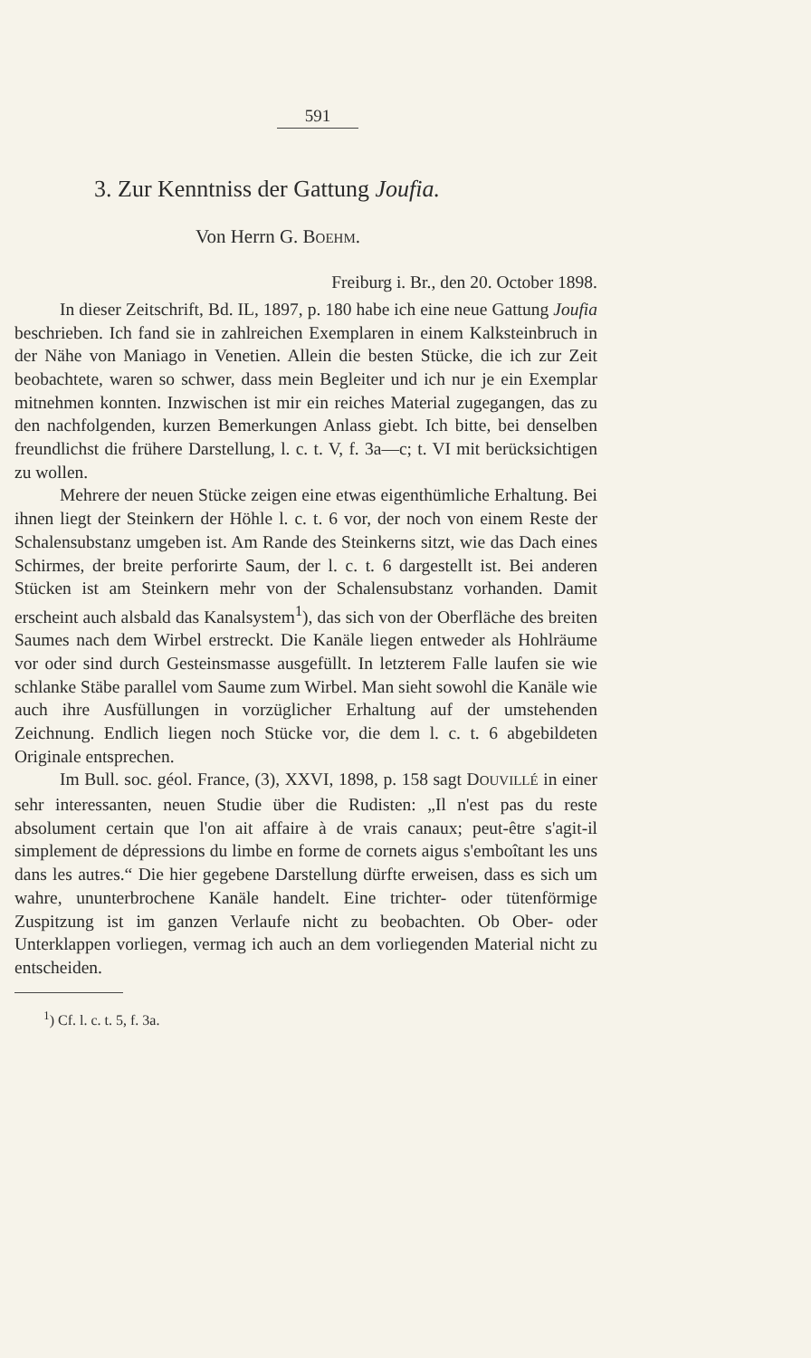591
3. Zur Kenntniss der Gattung Joufia.
Von Herrn G. BOEHM.
Freiburg i. Br., den 20. October 1898.
In dieser Zeitschrift, Bd. IL, 1897, p. 180 habe ich eine neue Gattung Joufia beschrieben. Ich fand sie in zahlreichen Exemplaren in einem Kalksteinbruch in der Nähe von Maniago in Venetien. Allein die besten Stücke, die ich zur Zeit beobachtete, waren so schwer, dass mein Begleiter und ich nur je ein Exemplar mitnehmen konnten. Inzwischen ist mir ein reiches Material zugegangen, das zu den nachfolgenden, kurzen Bemerkungen Anlass giebt. Ich bitte, bei denselben freundlichst die frühere Darstellung, l. c. t. V, f. 3a—c; t. VI mit berücksichtigen zu wollen.
Mehrere der neuen Stücke zeigen eine etwas eigenthümliche Erhaltung. Bei ihnen liegt der Steinkern der Höhle l. c. t. 6 vor, der noch von einem Reste der Schalensubstanz umgeben ist. Am Rande des Steinkerns sitzt, wie das Dach eines Schirmes, der breite perforirte Saum, der l. c. t. 6 dargestellt ist. Bei anderen Stücken ist am Steinkern mehr von der Schalensubstanz vorhanden. Damit erscheint auch alsbald das Kanalsystem<sup>1</sup>), das sich von der Oberfläche des breiten Saumes nach dem Wirbel erstreckt. Die Kanäle liegen entweder als Hohlräume vor oder sind durch Gesteinsmasse ausgefüllt. In letzterem Falle laufen sie wie schlanke Stäbe parallel vom Saume zum Wirbel. Man sieht sowohl die Kanäle wie auch ihre Ausfüllungen in vorzüglicher Erhaltung auf der umstehenden Zeichnung. Endlich liegen noch Stücke vor, die dem l. c. t. 6 abgebildeten Originale entsprechen.
Im Bull. soc. géol. France, (3), XXVI, 1898, p. 158 sagt DOUVILLÉ in einer sehr interessanten, neuen Studie über die Rudisten: „Il n'est pas du reste absolument certain que l'on ait affaire à de vrais canaux; peut-être s'agit-il simplement de dépressions du limbe en forme de cornets aigus s'emboîtant les uns dans les autres.“ Die hier gegebene Darstellung dürfte erweisen, dass es sich um wahre, ununterbrochene Kanäle handelt. Eine trichter- oder tütenförmige Zuspitzung ist im ganzen Verlaufe nicht zu beobachten. Ob Ober- oder Unterklappen vorliegen, vermag ich auch an dem vorliegenden Material nicht zu entscheiden.
<sup>1</sup>) Cf. l. c. t. 5, f. 3a.